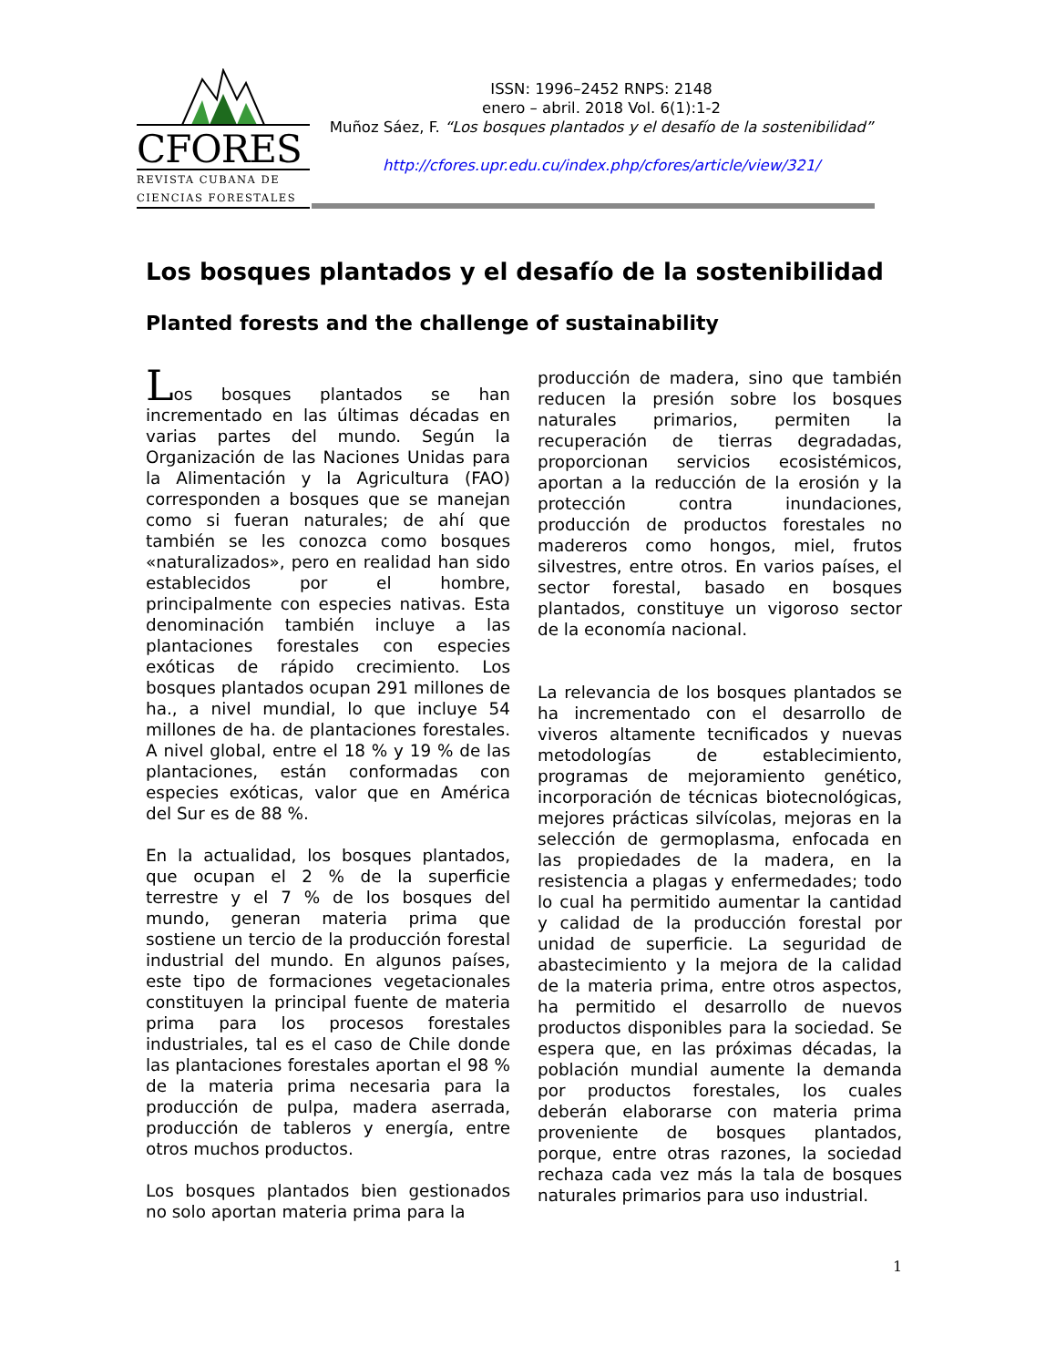CFORES
REVISTA CUBANA DE
CIENCIAS FORESTALES
ISSN: 1996–2452 RNPS: 2148
enero – abril. 2018 Vol. 6(1):1-2
Muñoz Sáez, F. “Los bosques plantados y el desafío de la sostenibilidad”
http://cfores.upr.edu.cu/index.php/cfores/article/view/321/
Los bosques plantados y el desafío de la sostenibilidad
Planted forests and the challenge of sustainability
Los bosques plantados se han incrementado en las últimas décadas en varias partes del mundo. Según la Organización de las Naciones Unidas para la Alimentación y la Agricultura (FAO) corresponden a bosques que se manejan como si fueran naturales; de ahí que también se les conozca como bosques «naturalizados», pero en realidad han sido establecidos por el hombre, principalmente con especies nativas. Esta denominación también incluye a las plantaciones forestales con especies exóticas de rápido crecimiento. Los bosques plantados ocupan 291 millones de ha., a nivel mundial, lo que incluye 54 millones de ha. de plantaciones forestales. A nivel global, entre el 18 % y 19 % de las plantaciones, están conformadas con especies exóticas, valor que en América del Sur es de 88 %.
En la actualidad, los bosques plantados, que ocupan el 2 % de la superficie terrestre y el 7 % de los bosques del mundo, generan materia prima que sostiene un tercio de la producción forestal industrial del mundo. En algunos países, este tipo de formaciones vegetacionales constituyen la principal fuente de materia prima para los procesos forestales industriales, tal es el caso de Chile donde las plantaciones forestales aportan el 98 % de la materia prima necesaria para la producción de pulpa, madera aserrada, producción de tableros y energía, entre otros muchos productos.
Los bosques plantados bien gestionados no solo aportan materia prima para la
producción de madera, sino que también reducen la presión sobre los bosques naturales primarios, permiten la recuperación de tierras degradadas, proporcionan servicios ecosistémicos, aportan a la reducción de la erosión y la protección contra inundaciones, producción de productos forestales no madereros como hongos, miel, frutos silvestres, entre otros. En varios países, el sector forestal, basado en bosques plantados, constituye un vigoroso sector de la economía nacional.
La relevancia de los bosques plantados se ha incrementado con el desarrollo de viveros altamente tecnificados y nuevas metodologías de establecimiento, programas de mejoramiento genético, incorporación de técnicas biotecnológicas, mejores prácticas silvícolas, mejoras en la selección de germoplasma, enfocada en las propiedades de la madera, en la resistencia a plagas y enfermedades; todo lo cual ha permitido aumentar la cantidad y calidad de la producción forestal por unidad de superficie. La seguridad de abastecimiento y la mejora de la calidad de la materia prima, entre otros aspectos, ha permitido el desarrollo de nuevos productos disponibles para la sociedad. Se espera que, en las próximas décadas, la población mundial aumente la demanda por productos forestales, los cuales deberán elaborarse con materia prima proveniente de bosques plantados, porque, entre otras razones, la sociedad rechaza cada vez más la tala de bosques naturales primarios para uso industrial.
1